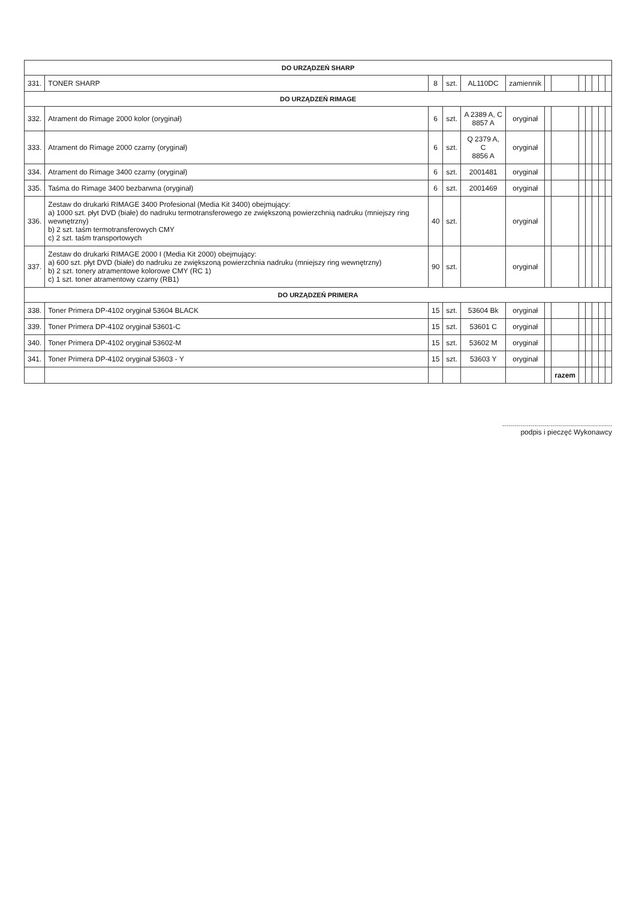| DO URZĄDZEŃ SHARP | | | | | | | | | | | | |
| 331. | TONER SHARP | 8 | szt. | AL110DC | zamiennik | | | | | | | |
| DO URZĄDZEŃ RIMAGE | | | | | | | | | | | | |
| 332. | Atrament do Rimage 2000 kolor (oryginał) | 6 | szt. | A 2389 A, C 8857 A | oryginał | | | | | | | |
| 333. | Atrament do Rimage 2000 czarny (oryginał) | 6 | szt. | Q 2379 A, C 8856 A | oryginał | | | | | | | |
| 334. | Atrament do Rimage 3400 czarny (oryginał) | 6 | szt. | 2001481 | oryginał | | | | | | | |
| 335. | Taśma do Rimage 3400 bezbarwna (oryginał) | 6 | szt. | 2001469 | oryginał | | | | | | | |
| 336. | Zestaw do drukarki RIMAGE 3400 Profesional (Media Kit 3400) obejmujący: a) 1000 szt. płyt DVD (białe) do nadruku termotransferowego ze zwiększoną powierzchnią nadruku (mniejszy ring wewnętrzny) b) 2 szt. taśm termotransferowych CMY c) 2 szt. taśm transportowych | 40 | szt. | | oryginał | | | | | | | |
| 337. | Zestaw do drukarki RIMAGE 2000 I (Media Kit 2000) obejmujący: a) 600 szt. płyt DVD (białe) do nadruku ze zwiększoną powierzchnia nadruku (mniejszy ring wewnętrzny) b) 2 szt. tonery atramentowe kolorowe CMY (RC 1) c) 1 szt. toner atramentowy czarny (RB1) | 90 | szt. | | oryginał | | | | | | | |
| DO URZĄDZEŃ PRIMERA | | | | | | | | | | | | |
| 338. | Toner Primera DP-4102 oryginał 53604 BLACK | 15 | szt. | 53604 Bk | oryginał | | | | | | | |
| 339. | Toner Primera DP-4102 oryginał 53601-C | 15 | szt. | 53601 C | oryginał | | | | | | | |
| 340. | Toner Primera DP-4102 oryginał 53602-M | 15 | szt. | 53602 M | oryginał | | | | | | | |
| 341. | Toner Primera DP-4102 oryginał 53603 - Y | 15 | szt. | 53603 Y | oryginał | | | | | | | |
| | | | | | | | razem | | | | | |
.......................................................
podpis i pieczęć Wykonawcy